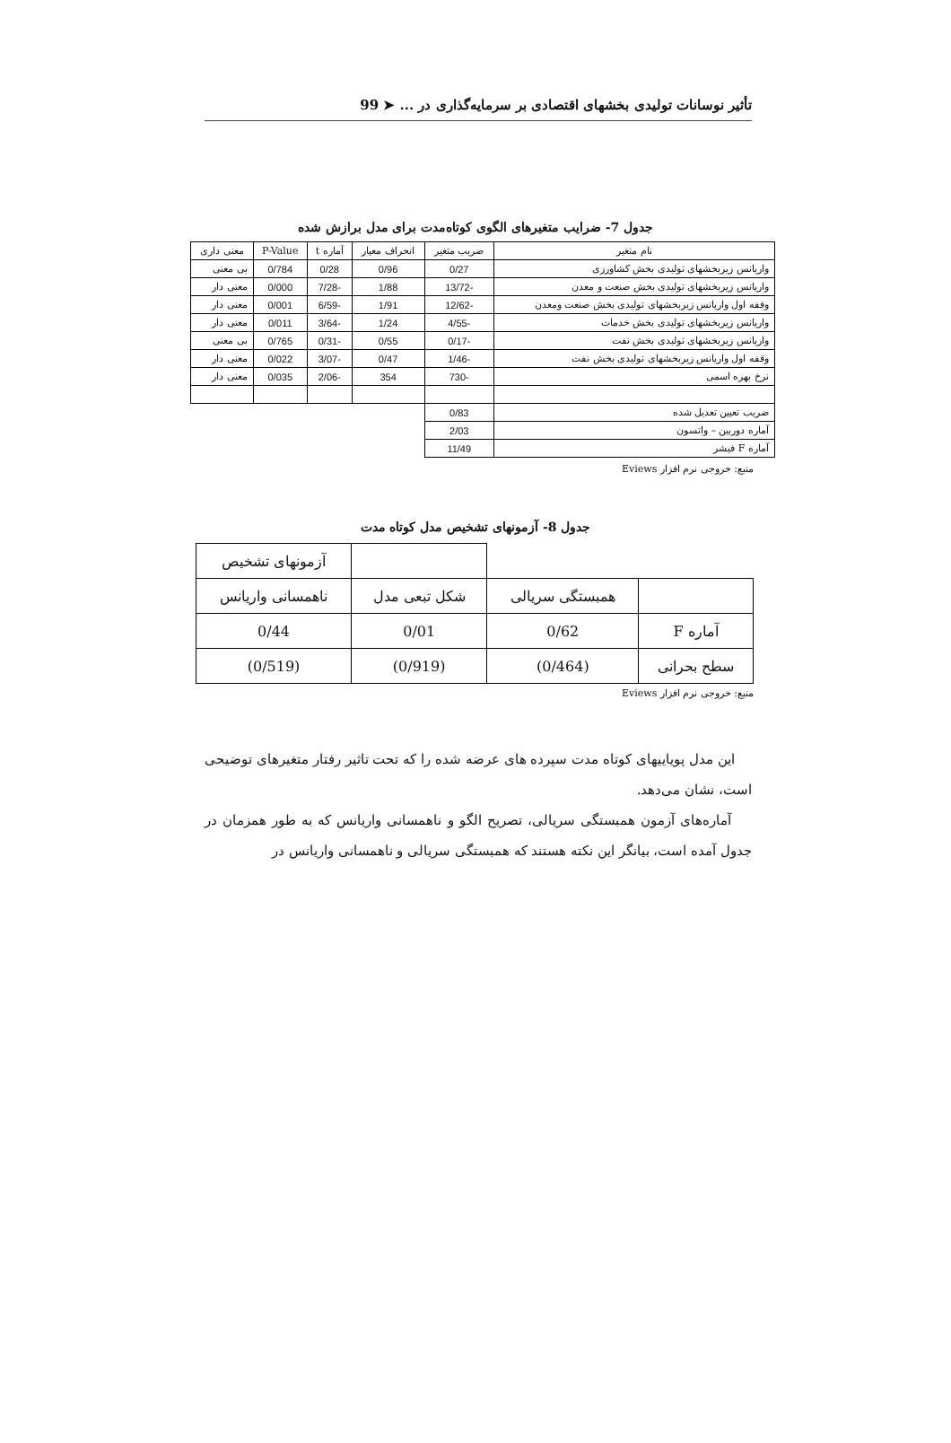تأثیر نوسانات تولیدی بخشهای اقتصادی بر سرمایه‌گذاری در ... ➤ 99
جدول 7- ضرایب متغیرهای الگوی کوتاه‌مدت برای مدل برازش شده
| نام متغیر | ضریب متغیر | انحراف معیار | آماره t | P-Value | معنی داری |
| --- | --- | --- | --- | --- | --- |
| واریانس زیربخشهای تولیدی بخش کشاورزی | 0/27 | 0/96 | 0/28 | 0/784 | بی معنی |
| واریانس زیربخشهای تولیدی بخش صنعت و معدن | -13/72 | 1/88 | -7/28 | 0/000 | معنی دار |
| وقفه اول واریانس زیربخشهای تولیدی بخش صنعت ومعدن | -12/62 | 1/91 | -6/59 | 0/001 | معنی دار |
| واریانس زیربخشهای تولیدی بخش خدمات | -4/55 | 1/24 | -3/64 | 0/011 | معنی دار |
| واریانس زیربخشهای تولیدی بخش نفت | -0/17 | 0/55 | -0/31 | 0/765 | بی معنی |
| وقفه اول واریانس زیربخشهای تولیدی بخش نفت | -1/46 | 0/47 | -3/07 | 0/022 | معنی دار |
| نرخ بهره اسمی | -730 | 354 | -2/06 | 0/035 | معنی دار |
| ضریب تعیین تعدیل شده | 0/83 | | | | |
| آماره دوربین – واتسون | 2/03 | | | | |
| آماره F فیشر | 11/49 | | | | |
منبع: خروجی نرم افزار Eviews
جدول 8- آزمونهای تشخیص مدل کوتاه مدت
| | | | آزمونهای تشخیص |
| | همبستگی سریالی | شکل تبعی مدل | ناهمسانی واریانس |
| آماره F | 0/62 | 0/01 | 0/44 |
| سطح بحرانی | (0/464) | (0/919) | (0/519) |
منبع: خروجی نرم افزار Eviews
این مدل پویاییهای کوتاه مدت سپرده های عرضه شده را که تحت تاثیر رفتار متغیرهای توضیحی است، نشان می‌دهد.
آماره‌های آزمون همبستگی سریالی، تصریح الگو و ناهمسانی واریانس که به طور همزمان در جدول آمده است، بیانگر این نکته هستند که همبستگی سریالی و ناهمسانی واریانس در